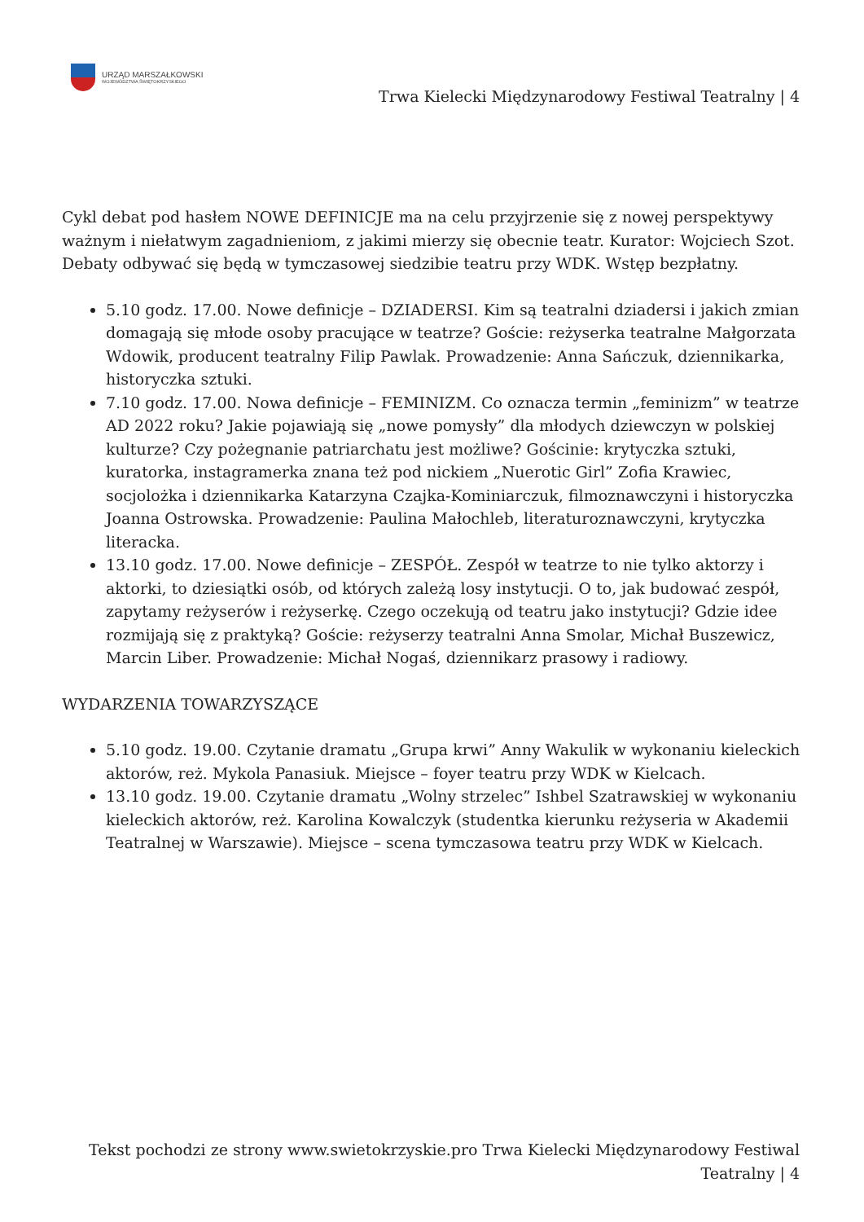URZĄD MARSZAŁKOWSKI
WOJEWÓDZTWA ŚWIĘTOKRZYSKIEGO
Trwa Kielecki Międzynarodowy Festiwal Teatralny | 4
Cykl debat pod hasłem NOWE DEFINICJE ma na celu przyjrzenie się z nowej perspektywy ważnym i niełatwym zagadnieniom, z jakimi mierzy się obecnie teatr. Kurator: Wojciech Szot. Debaty odbywać się będą w tymczasowej siedzibie teatru przy WDK. Wstęp bezpłatny.
5.10 godz. 17.00. Nowe definicje – DZIADERSI. Kim są teatralni dziadersi i jakich zmian domagają się młode osoby pracujące w teatrze? Goście: reżyserka teatralne Małgorzata Wdowik, producent teatralny Filip Pawlak. Prowadzenie: Anna Sańczuk, dziennikarka, historyczka sztuki.
7.10 godz. 17.00. Nowa definicje – FEMINIZM. Co oznacza termin „feminizm” w teatrze AD 2022 roku? Jakie pojawiają się „nowe pomysły” dla młodych dziewczyn w polskiej kulturze? Czy pożegnanie patriarchatu jest możliwe? Gościnie: krytyczka sztuki, kuratorka, instagramerka znana też pod nickiem „Nuerotic Girl” Zofia Krawiec, socjolożka i dziennikarka Katarzyna Czajka-Kominiarczuk, filmoznawczyni i historyczka Joanna Ostrowska. Prowadzenie: Paulina Małochleb, literaturoznawczyni, krytyczka literacka.
13.10 godz. 17.00. Nowe definicje – ZESPÓŁ. Zespół w teatrze to nie tylko aktorzy i aktorki, to dziesiątki osób, od których zależą losy instytucji. O to, jak budować zespół, zapytamy reżyserów i reżyserkę. Czego oczekują od teatru jako instytucji? Gdzie idee rozmijają się z praktyką? Goście: reżyserzy teatralni Anna Smolar, Michał Buszewicz, Marcin Liber. Prowadzenie: Michał Nogaś, dziennikarz prasowy i radiowy.
WYDARZENIA TOWARZYSZĄCE
5.10 godz. 19.00. Czytanie dramatu „Grupa krwi” Anny Wakulik w wykonaniu kieleckich aktorów, reż. Mykola Panasiuk. Miejsce – foyer teatru przy WDK w Kielcach.
13.10 godz. 19.00. Czytanie dramatu „Wolny strzelec” Ishbel Szatrawskiej w wykonaniu kieleckich aktorów, reż. Karolina Kowalczyk (studentka kierunku reżyseria w Akademii Teatralnej w Warszawie). Miejsce – scena tymczasowa teatru przy WDK w Kielcach.
Tekst pochodzi ze strony www.swietokrzyskie.pro Trwa Kielecki Międzynarodowy Festiwal Teatralny | 4